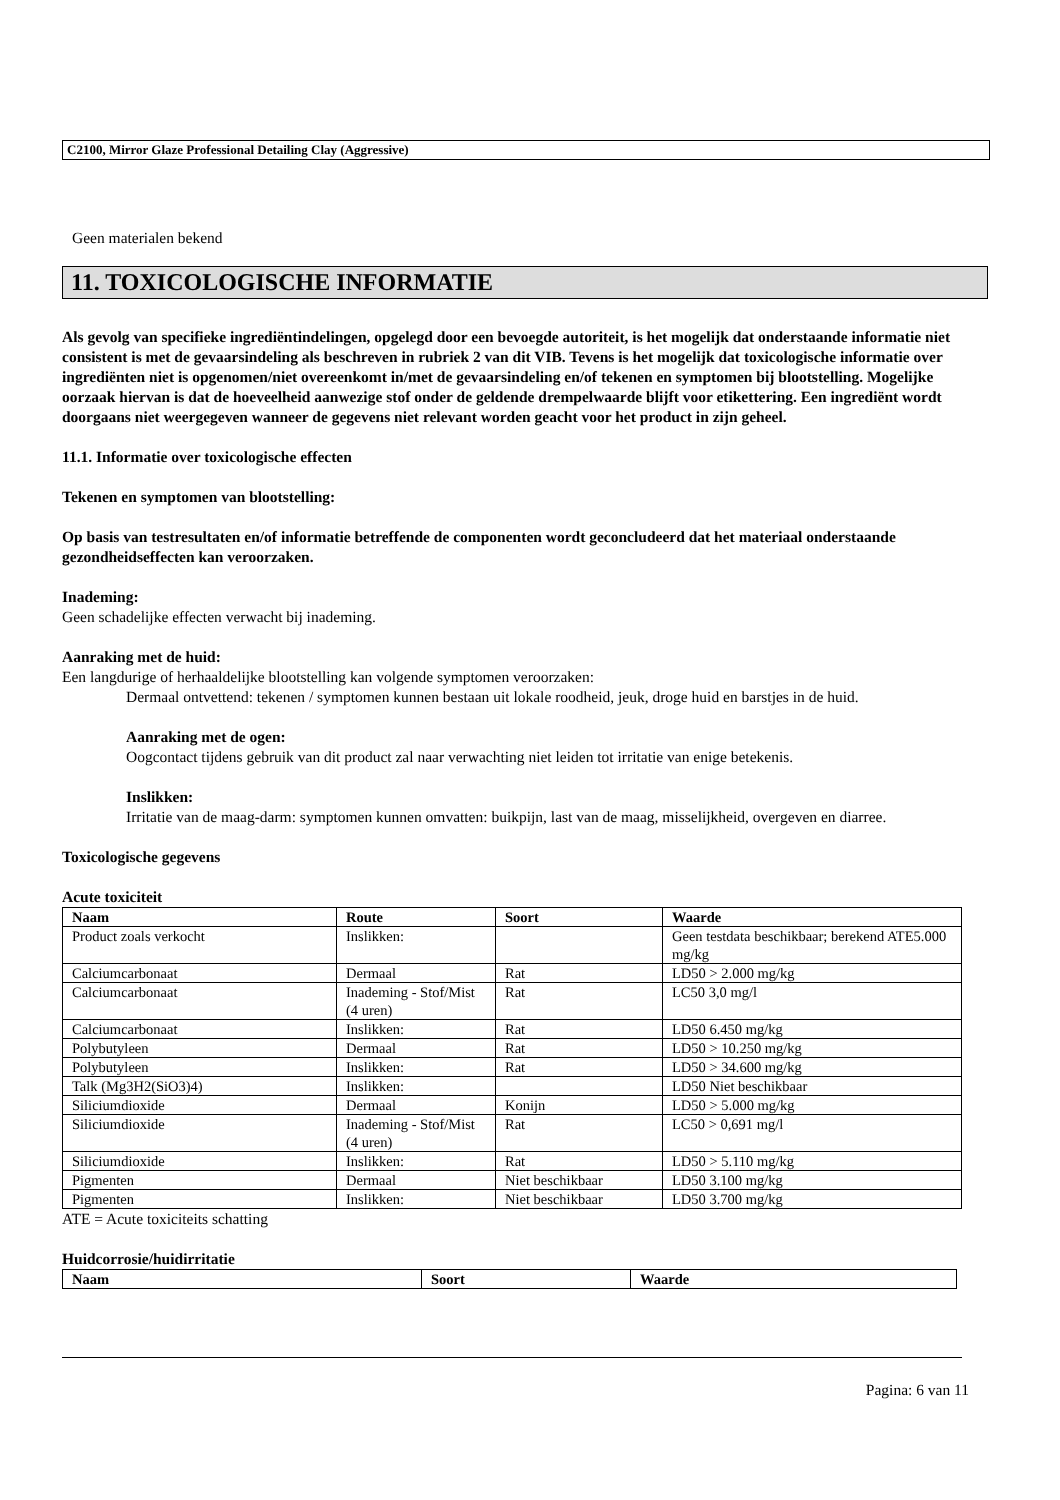C2100, Mirror Glaze Professional Detailing Clay (Aggressive)
Geen materialen bekend
11. TOXICOLOGISCHE INFORMATIE
Als gevolg van specifieke ingrediëntindelingen, opgelegd door een bevoegde autoriteit, is het mogelijk dat onderstaande informatie niet consistent is met de gevaarsindeling als beschreven in rubriek 2 van dit VIB. Tevens is het mogelijk dat toxicologische informatie over ingrediënten niet is opgenomen/niet overeenkomt in/met de gevaarsindeling en/of tekenen en symptomen bij blootstelling. Mogelijke oorzaak hiervan is dat de hoeveelheid aanwezige stof onder de geldende drempelwaarde blijft voor etikettering. Een ingrediënt wordt doorgaans niet weergegeven wanneer de gegevens niet relevant worden geacht voor het product in zijn geheel.
11.1. Informatie over toxicologische effecten
Tekenen en symptomen van blootstelling:
Op basis van testresultaten en/of informatie betreffende de componenten wordt geconcludeerd dat het materiaal onderstaande gezondheidseffecten kan veroorzaken.
Inademing:
Geen schadelijke effecten verwacht bij inademing.
Aanraking met de huid:
Een langdurige of herhaaldelijke blootstelling kan volgende symptomen veroorzaken:
Dermaal ontvettend: tekenen / symptomen kunnen bestaan uit lokale roodheid, jeuk, droge huid en barstjes in de huid.
Aanraking met de ogen:
Oogcontact tijdens gebruik van dit product zal naar verwachting niet leiden tot irritatie van enige betekenis.
Inslikken:
Irritatie van de maag-darm: symptomen kunnen omvatten: buikpijn, last van de maag, misselijkheid, overgeven en diarree.
Toxicologische gegevens
Acute toxiciteit
| Naam | Route | Soort | Waarde |
| --- | --- | --- | --- |
| Product zoals verkocht | Inslikken: | | Geen testdata beschikbaar; berekend ATE5.000 mg/kg |
| Calciumcarbonaat | Dermaal | Rat | LD50 > 2.000 mg/kg |
| Calciumcarbonaat | Inademing - Stof/Mist (4 uren) | Rat | LC50 3,0 mg/l |
| Calciumcarbonaat | Inslikken: | Rat | LD50 6.450 mg/kg |
| Polybutyleen | Dermaal | Rat | LD50 > 10.250 mg/kg |
| Polybutyleen | Inslikken: | Rat | LD50 > 34.600 mg/kg |
| Talk (Mg3H2(SiO3)4) | Inslikken: | | LD50 Niet beschikbaar |
| Siliciumdioxide | Dermaal | Konijn | LD50 > 5.000 mg/kg |
| Siliciumdioxide | Inademing - Stof/Mist (4 uren) | Rat | LC50 > 0,691 mg/l |
| Siliciumdioxide | Inslikken: | Rat | LD50 > 5.110 mg/kg |
| Pigmenten | Dermaal | Niet beschikbaar | LD50 3.100 mg/kg |
| Pigmenten | Inslikken: | Niet beschikbaar | LD50 3.700 mg/kg |
ATE = Acute toxiciteits schatting
Huidcorrosie/huidirritatie
| Naam | Soort | Waarde |
| --- | --- | --- |
Pagina: 6 van 11